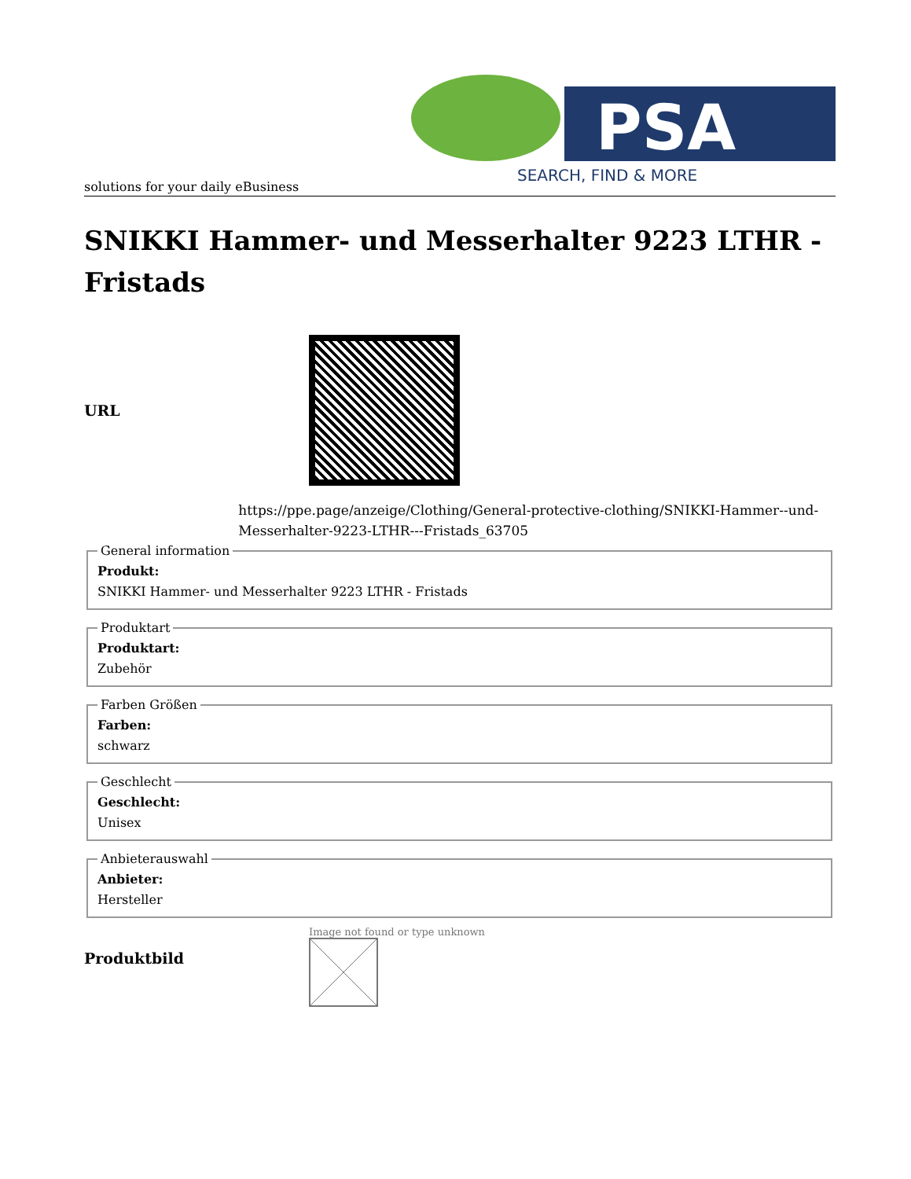PSA
SEARCH, FIND & MORE
solutions for your daily eBusiness
SNIKKI Hammer- und Messerhalter 9223 LTHR - Fristads
URL
https://ppe.page/anzeige/Clothing/General-protective-clothing/SNIKKI-Hammer--und-Messerhalter-9223-LTHR---Fristads_63705
General information Produkt:
SNIKKI Hammer- und Messerhalter 9223 LTHR - Fristads Produktart Produktart:
Zubehör Farben Größen Farben:
schwarz Geschlecht Geschlecht:
Unisex Anbieterauswahl Anbieter:
Hersteller
Produktbild
Image not found or type unknown